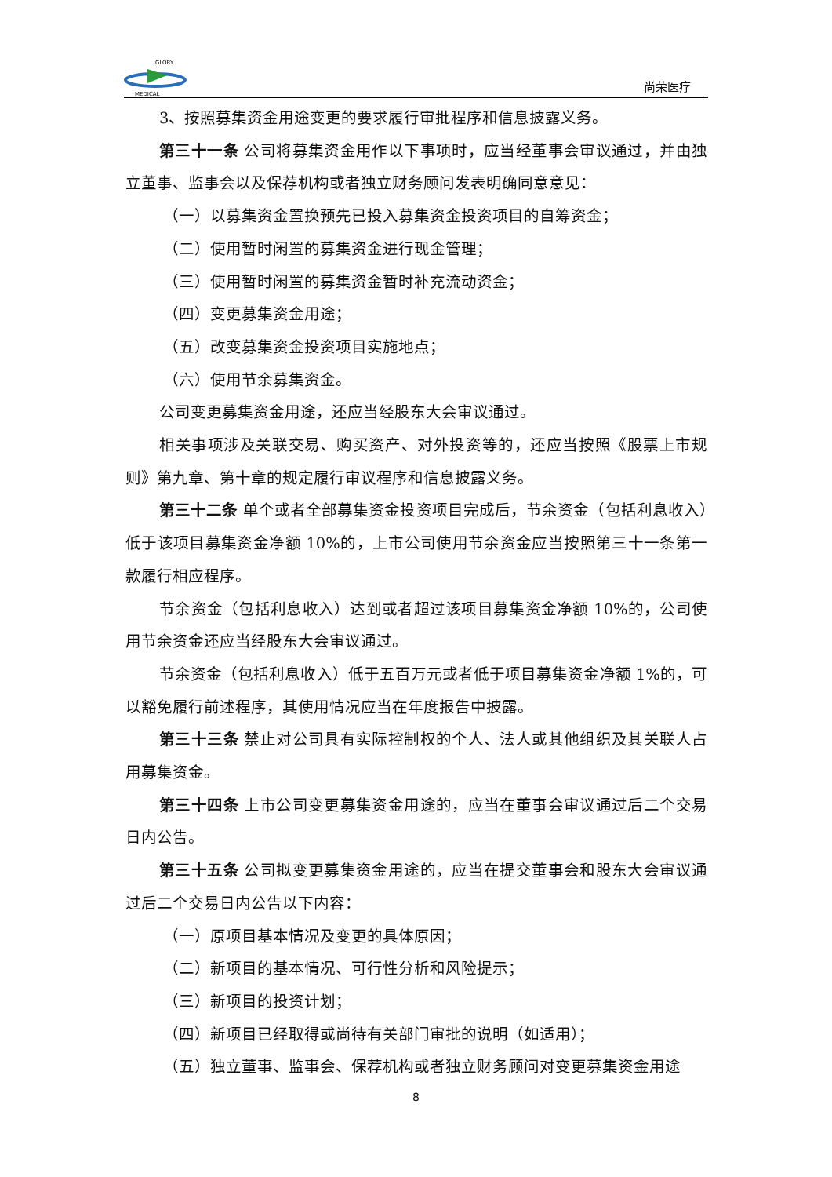GLORY
MEDICAL
尚荣医疗
3、按照募集资金用途变更的要求履行审批程序和信息披露义务。
第三十一条 公司将募集资金用作以下事项时，应当经董事会审议通过，并由独立董事、监事会以及保荐机构或者独立财务顾问发表明确同意意见：
（一）以募集资金置换预先已投入募集资金投资项目的自筹资金；
（二）使用暂时闲置的募集资金进行现金管理；
（三）使用暂时闲置的募集资金暂时补充流动资金；
（四）变更募集资金用途；
（五）改变募集资金投资项目实施地点；
（六）使用节余募集资金。
公司变更募集资金用途，还应当经股东大会审议通过。
相关事项涉及关联交易、购买资产、对外投资等的，还应当按照《股票上市规则》第九章、第十章的规定履行审议程序和信息披露义务。
第三十二条 单个或者全部募集资金投资项目完成后，节余资金（包括利息收入）低于该项目募集资金净额 10%的，上市公司使用节余资金应当按照第三十一条第一款履行相应程序。
节余资金（包括利息收入）达到或者超过该项目募集资金净额 10%的，公司使用节余资金还应当经股东大会审议通过。
节余资金（包括利息收入）低于五百万元或者低于项目募集资金净额 1%的，可以豁免履行前述程序，其使用情况应当在年度报告中披露。
第三十三条 禁止对公司具有实际控制权的个人、法人或其他组织及其关联人占用募集资金。
第三十四条 上市公司变更募集资金用途的，应当在董事会审议通过后二个交易日内公告。
第三十五条 公司拟变更募集资金用途的，应当在提交董事会和股东大会审议通过后二个交易日内公告以下内容：
（一）原项目基本情况及变更的具体原因；
（二）新项目的基本情况、可行性分析和风险提示；
（三）新项目的投资计划；
（四）新项目已经取得或尚待有关部门审批的说明（如适用）；
（五）独立董事、监事会、保荐机构或者独立财务顾问对变更募集资金用途
8